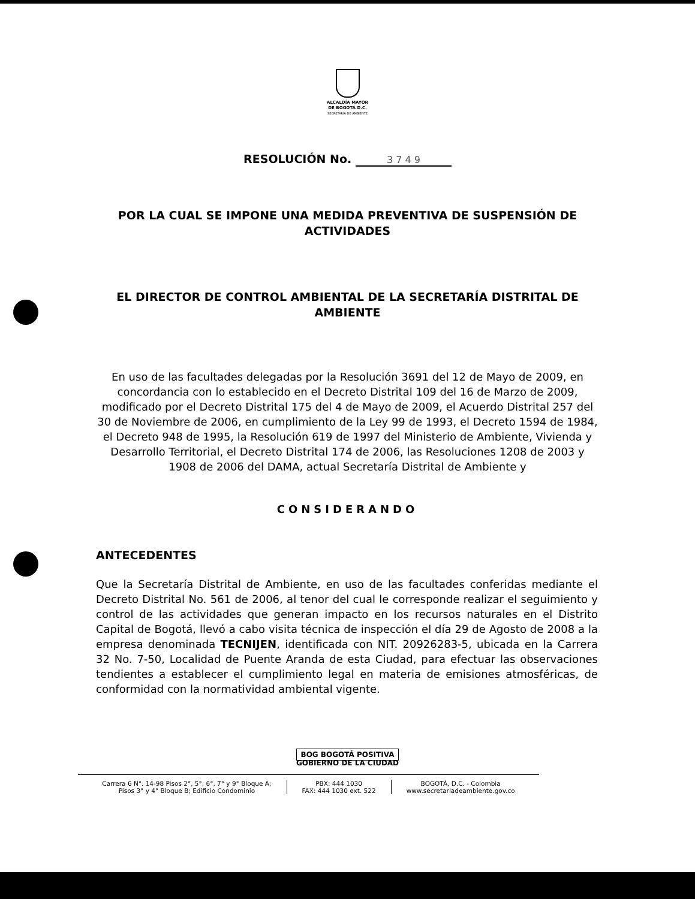ALCALDÍA MAYOR
DE BOGOTÁ D.C.
SECRETARÍA DE AMBIENTE
RESOLUCIÓN No. 3 7 4 9
POR LA CUAL SE IMPONE UNA MEDIDA PREVENTIVA DE SUSPENSIÓN DE ACTIVIDADES
EL DIRECTOR DE CONTROL AMBIENTAL DE LA SECRETARÍA DISTRITAL DE AMBIENTE
En uso de las facultades delegadas por la Resolución 3691 del 12 de Mayo de 2009, en concordancia con lo establecido en el Decreto Distrital 109 del 16 de Marzo de 2009, modificado por el Decreto Distrital 175 del 4 de Mayo de 2009, el Acuerdo Distrital 257 del 30 de Noviembre de 2006, en cumplimiento de la Ley 99 de 1993, el Decreto 1594 de 1984, el Decreto 948 de 1995, la Resolución 619 de 1997 del Ministerio de Ambiente, Vivienda y Desarrollo Territorial, el Decreto Distrital 174 de 2006, las Resoluciones 1208 de 2003 y 1908 de 2006 del DAMA, actual Secretaría Distrital de Ambiente y
CONSIDERANDO
ANTECEDENTES
Que la Secretaría Distrital de Ambiente, en uso de las facultades conferidas mediante el Decreto Distrital No. 561 de 2006, al tenor del cual le corresponde realizar el seguimiento y control de las actividades que generan impacto en los recursos naturales en el Distrito Capital de Bogotá, llevó a cabo visita técnica de inspección el día 29 de Agosto de 2008 a la empresa denominada TECNIJEN, identificada con NIT. 20926283-5, ubicada en la Carrera 32 No. 7-50, Localidad de Puente Aranda de esta Ciudad, para efectuar las observaciones tendientes a establecer el cumplimiento legal en materia de emisiones atmosféricas, de conformidad con la normatividad ambiental vigente.
BOG BOGOTÁ POSITIVA
GOBIERNO DE LA CIUDAD
Carrera 6 N°. 14-98 Pisos 2°, 5°, 6°, 7° y 9° Bloque A;
Pisos 3° y 4° Bloque B; Edificio Condominio
PBX: 444 1030
FAX: 444 1030 ext. 522
BOGOTÁ, D.C. - Colombia
www.secretariadeambiente.gov.co